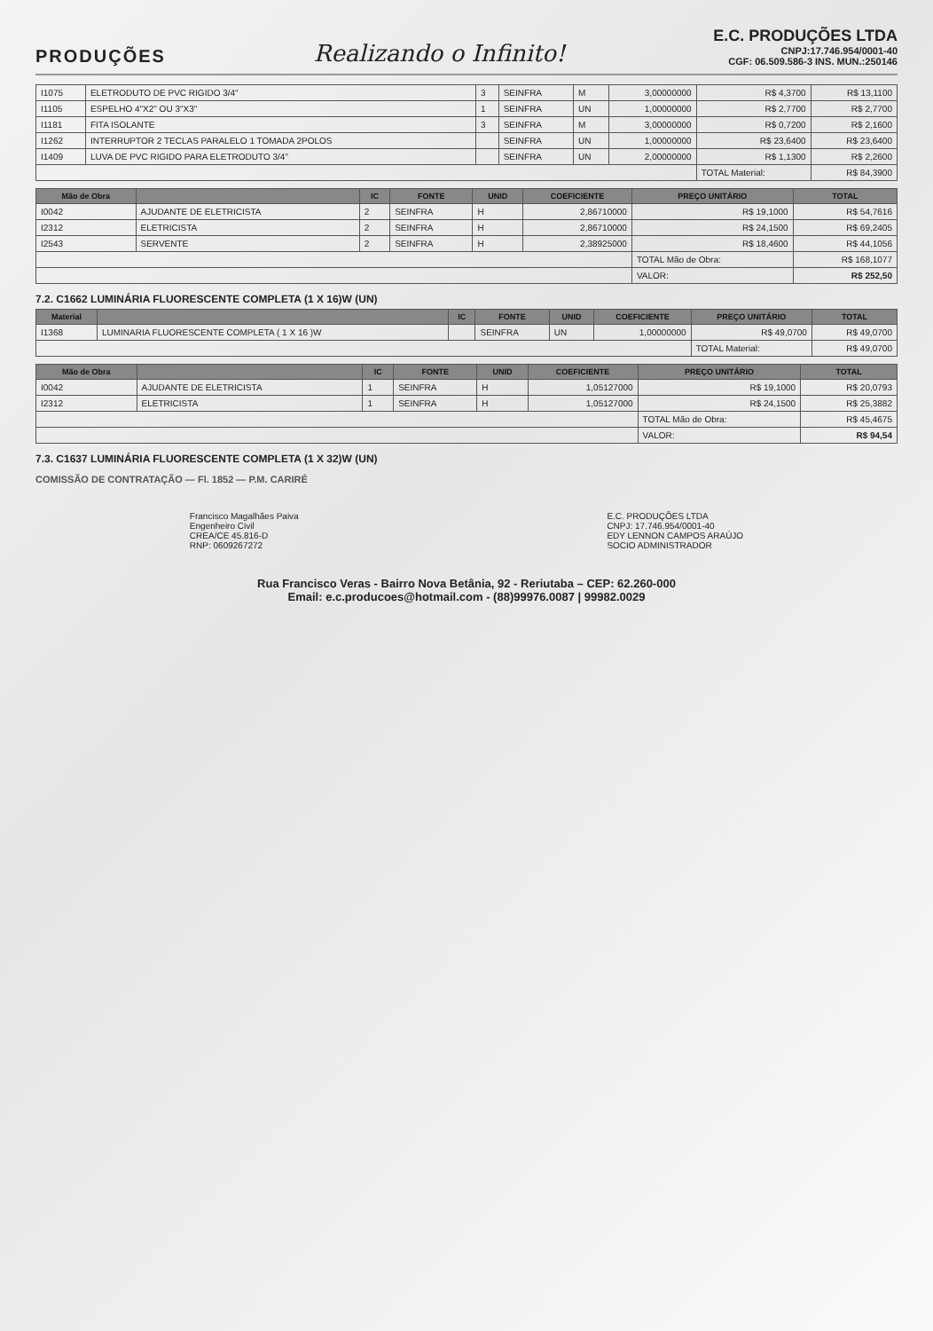PRODUÇÕES
Realizando o Infinito!
E.C. PRODUÇÕES LTDA
CNPJ:17.746.954/0001-40
CGF: 06.509.586-3 INS. MUN.:250146
| I1075 | ELETRODUTO DE PVC RIGIDO 3/4" | 3 | SEINFRA | M | 3,00000000 | R$ 4,3700 | R$ 13,1100 |
| I1105 | ESPELHO 4"X2" OU 3"X3" | 1 | SEINFRA | UN | 1,00000000 | R$ 2,7700 | R$ 2,7700 |
| I1181 | FITA ISOLANTE | 3 | SEINFRA | M | 3,00000000 | R$ 0,7200 | R$ 2,1600 |
| I1262 | INTERRUPTOR 2 TECLAS PARALELO 1 TOMADA 2POLOS | | SEINFRA | UN | 1,00000000 | R$ 23,6400 | R$ 23,6400 |
| I1409 | LUVA DE PVC RIGIDO PARA ELETRODUTO 3/4" | | SEINFRA | UN | 2,00000000 | R$ 1,1300 | R$ 2,2600 |
| | | | | | | TOTAL Material: | R$ 84,3900 |
| Mão de Obra | | IC | FONTE | UNID | COEFICIENTE | PREÇO UNITÁRIO | TOTAL |
| --- | --- | --- | --- | --- | --- | --- | --- |
| I0042 | AJUDANTE DE ELETRICISTA | 2 | SEINFRA | H | 2,86710000 | R$ 19,1000 | R$ 54,7616 |
| I2312 | ELETRICISTA | 2 | SEINFRA | H | 2,86710000 | R$ 24,1500 | R$ 69,2405 |
| I2543 | SERVENTE | 2 | SEINFRA | H | 2,38925000 | R$ 18,4600 | R$ 44,1056 |
| | | | | | | TOTAL Mão de Obra: | R$ 168,1077 |
| | | | | | | VALOR: | R$ 252,50 |
7.2. C1662 LUMINÁRIA FLUORESCENTE COMPLETA (1 X 16)W (UN)
| Material | | IC | FONTE | UNID | COEFICIENTE | PREÇO UNITÁRIO | TOTAL |
| --- | --- | --- | --- | --- | --- | --- | --- |
| I1368 | LUMINARIA FLUORESCENTE COMPLETA ( 1 X 16 )W | | SEINFRA | UN | 1,00000000 | R$ 49,0700 | R$ 49,0700 |
| | | | | | | TOTAL Material: | R$ 49,0700 |
| Mão de Obra | | IC | FONTE | UNID | COEFICIENTE | PREÇO UNITÁRIO | TOTAL |
| --- | --- | --- | --- | --- | --- | --- | --- |
| I0042 | AJUDANTE DE ELETRICISTA | 1 | SEINFRA | H | 1,05127000 | R$ 19,1000 | R$ 20,0793 |
| I2312 | ELETRICISTA | 1 | SEINFRA | H | 1,05127000 | R$ 24,1500 | R$ 25,3882 |
| | | | | | | TOTAL Mão de Obra: | R$ 45,4675 |
| | | | | | | VALOR: | R$ 94,54 |
7.3. C1637 LUMINÁRIA FLUORESCENTE COMPLETA (1 X 32)W (UN)
COMISSÃO DE CONTRATAÇÃO — Fl. 1852 — P.M. CARIRÉ
Francisco Magalhães Paiva
Engenheiro Civil
CREA/CE 45.816-D
RNP: 0609267272
E.C. PRODUÇÕES LTDA
CNPJ: 17.746.954/0001-40
EDY LENNON CAMPOS ARAÚJO
SOCIO ADMINISTRADOR
Rua Francisco Veras - Bairro Nova Betânia, 92 - Reriutaba – CEP: 62.260-000
Email: e.c.producoes@hotmail.com - (88)99976.0087 | 99982.0029